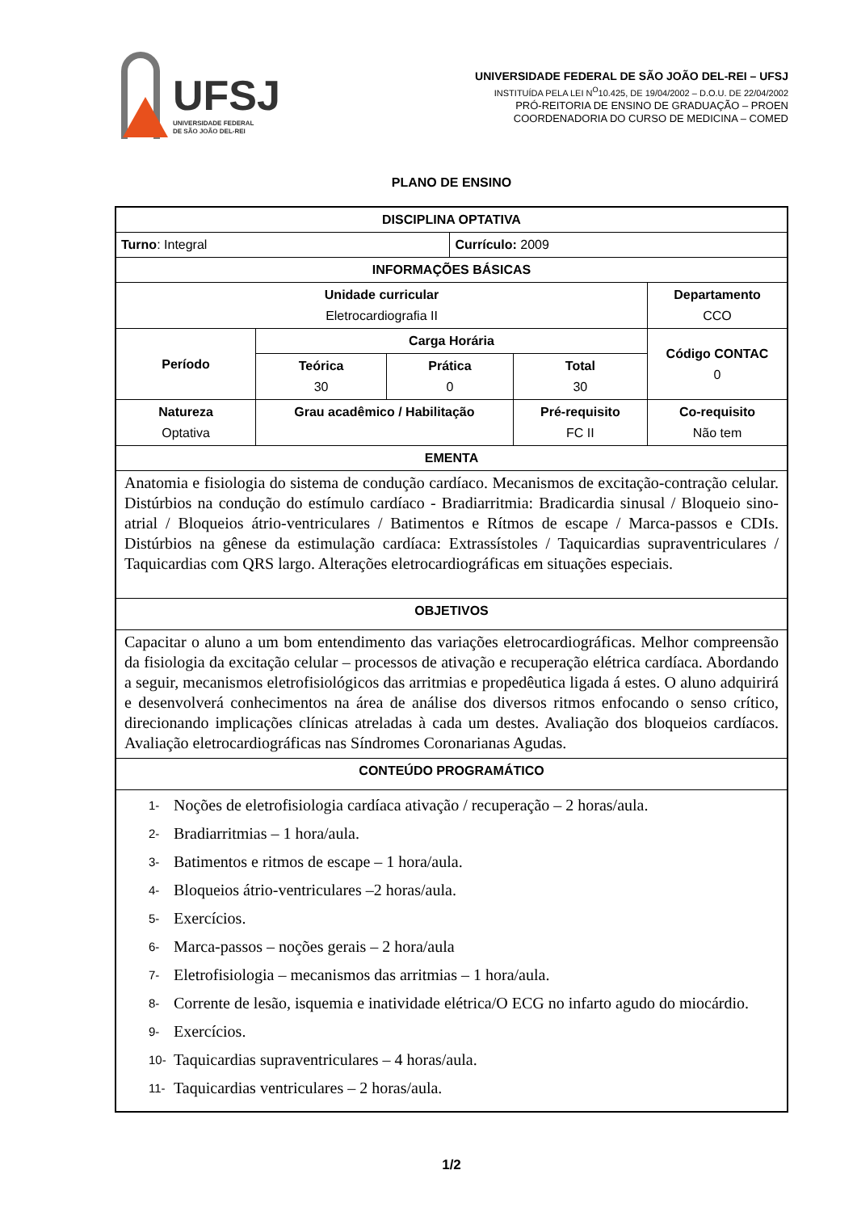UFSJ
UNIVERSIDADE FEDERAL
DE SÃO JOÃO DEL-REI
UNIVERSIDADE FEDERAL DE SÃO JOÃO DEL-REI – UFSJ
INSTITUÍDA PELA LEI N<sup>O</sup>10.425, DE 19/04/2002 – D.O.U. DE 22/04/2002
PRÓ-REITORIA DE ENSINO DE GRADUAÇÃO – PROEN
COORDENADORIA DO CURSO DE MEDICINA – COMED
PLANO DE ENSINO
| DISCIPLINA OPTATIVA | | | | | |
| --- | --- | --- | --- | --- | --- |
| Turno : Integral | | | Currículo: 2009 | | |
| INFORMAÇÕES BÁSICAS | | | | | |
| Unidade curricular Eletrocardiografia II | | | | | Departamento CCO |
| Período | Carga Horária | | | | Código CONTAC 0 |
| | Teórica 30 | Prática 0 | | Total 30 | |
| Natureza Optativa | Grau acadêmico / Habilitação | | | Pré-requisito FC II | Co-requisito Não tem |
| EMENTA | | | | | |
| Anatomia e fisiologia do sistema de condução cardíaco. Mecanismos de excitação-contração celular. Distúrbios na condução do estímulo cardíaco - Bradiarritmia: Bradicardia sinusal / Bloqueio sino-atrial / Bloqueios átrio-ventriculares / Batimentos e Rítmos de escape / Marca-passos e CDIs. Distúrbios na gênese da estimulação cardíaca: Extrassístoles / Taquicardias supraventriculares / Taquicardias com QRS largo. Alterações eletrocardiográficas em situações especiais. | | | | | |
| OBJETIVOS | | | | | |
| Capacitar o aluno a um bom entendimento das variações eletrocardiográficas. Melhor compreensão da fisiologia da excitação celular – processos de ativação e recuperação elétrica cardíaca. Abordando a seguir, mecanismos eletrofisiológicos das arritmias e propedêutica ligada á estes. O aluno adquirirá e desenvolverá conhecimentos na área de análise dos diversos ritmos enfocando o senso crítico, direcionando implicações clínicas atreladas à cada um destes. Avaliação dos bloqueios cardíacos. Avaliação eletrocardiográficas nas Síndromes Coronarianas Agudas. | | | | | |
| CONTEÚDO PROGRAMÁTICO | | | | | |
| 1- Noções de eletrofisiologia cardíaca ativação / recuperação – 2 horas/aula. 2- Bradiarritmias – 1 hora/aula. 3- Batimentos e ritmos de escape – 1 hora/aula. 4- Bloqueios átrio-ventriculares –2 horas/aula. 5- Exercícios. 6- Marca-passos – noções gerais – 2 hora/aula 7- Eletrofisiologia – mecanismos das arritmias – 1 hora/aula. 8- Corrente de lesão, isquemia e inatividade elétrica/O ECG no infarto agudo do miocárdio. 9- Exercícios. 10- Taquicardias supraventriculares – 4 horas/aula. 11- Taquicardias ventriculares – 2 horas/aula. | | | | | |
1/2